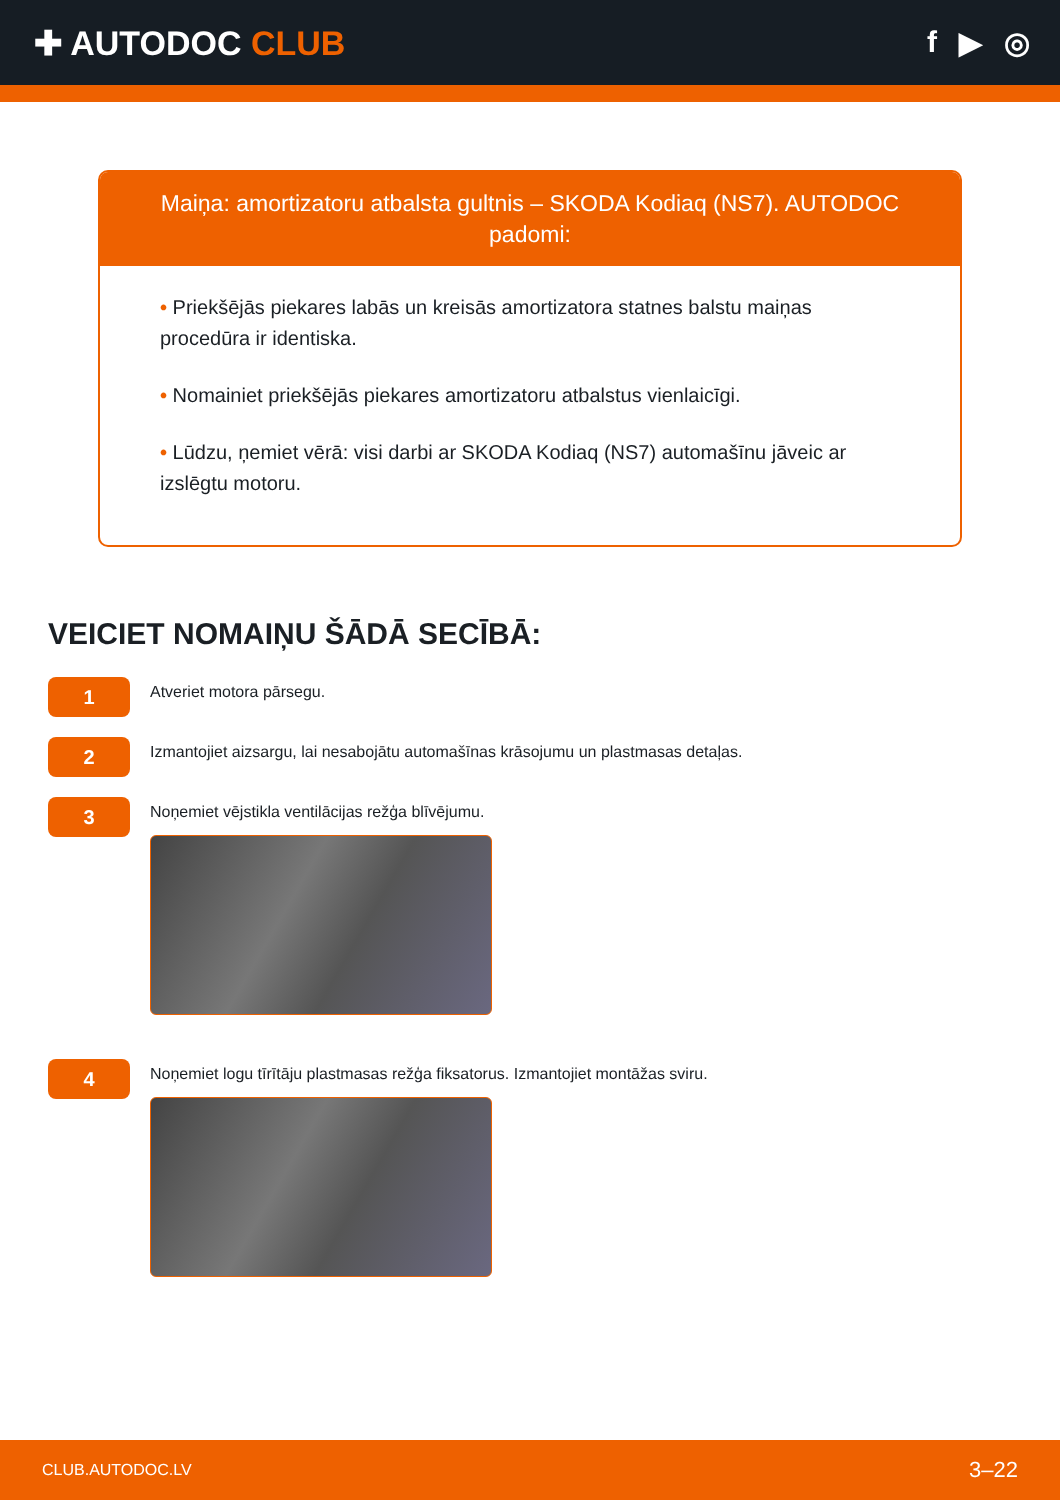✚ AUTODOC CLUB f ▶ ◎
Maiņa: amortizatoru atbalsta gultnis – SKODA Kodiaq (NS7). AUTODOC padomi:
• Priekšējās piekares labās un kreisās amortizatora statnes balstu maiņas procedūra ir identiska.
• Nomainiet priekšējās piekares amortizatoru atbalstus vienlaicīgi.
• Lūdzu, ņemiet vērā: visi darbi ar SKODA Kodiaq (NS7) automašīnu jāveic ar izslēgtu motoru.
VEICIET NOMAIŅU ŠĀDĀ SECĪBĀ:
1
Atveriet motora pārsegu.
2
Izmantojiet aizsargu, lai nesabojātu automašīnas krāsojumu un plastmasas detaļas.
3
Noņemiet vējstikla ventilācijas režģa blīvējumu.
4
Noņemiet logu tīrītāju plastmasas režģa fiksatorus. Izmantojiet montāžas sviru.
CLUB.AUTODOC.LV 3–22